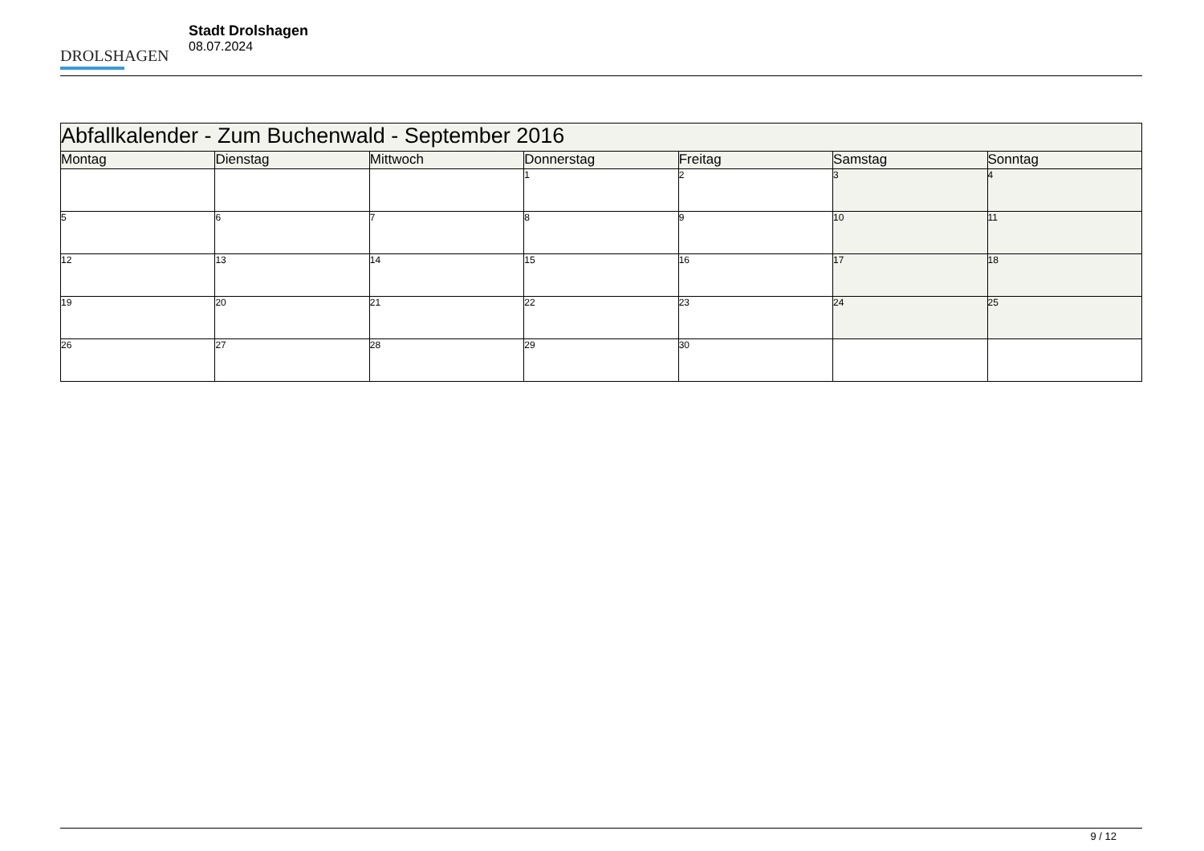DROLSHAGEN
Stadt Drolshagen
08.07.2024
| Abfallkalender - Zum Buchenwald - September 2016 | | | | | | |
| --- | --- | --- | --- | --- | --- | --- |
| Montag | Dienstag | Mittwoch | Donnerstag | Freitag | Samstag | Sonntag |
| | | | 1 | 2 | 3 | 4 |
| 5 | 6 | 7 | 8 | 9 | 10 | 11 |
| 12 | 13 | 14 | 15 | 16 | 17 | 18 |
| 19 | 20 | 21 | 22 | 23 | 24 | 25 |
| 26 | 27 | 28 | 29 | 30 | | |
9 / 12